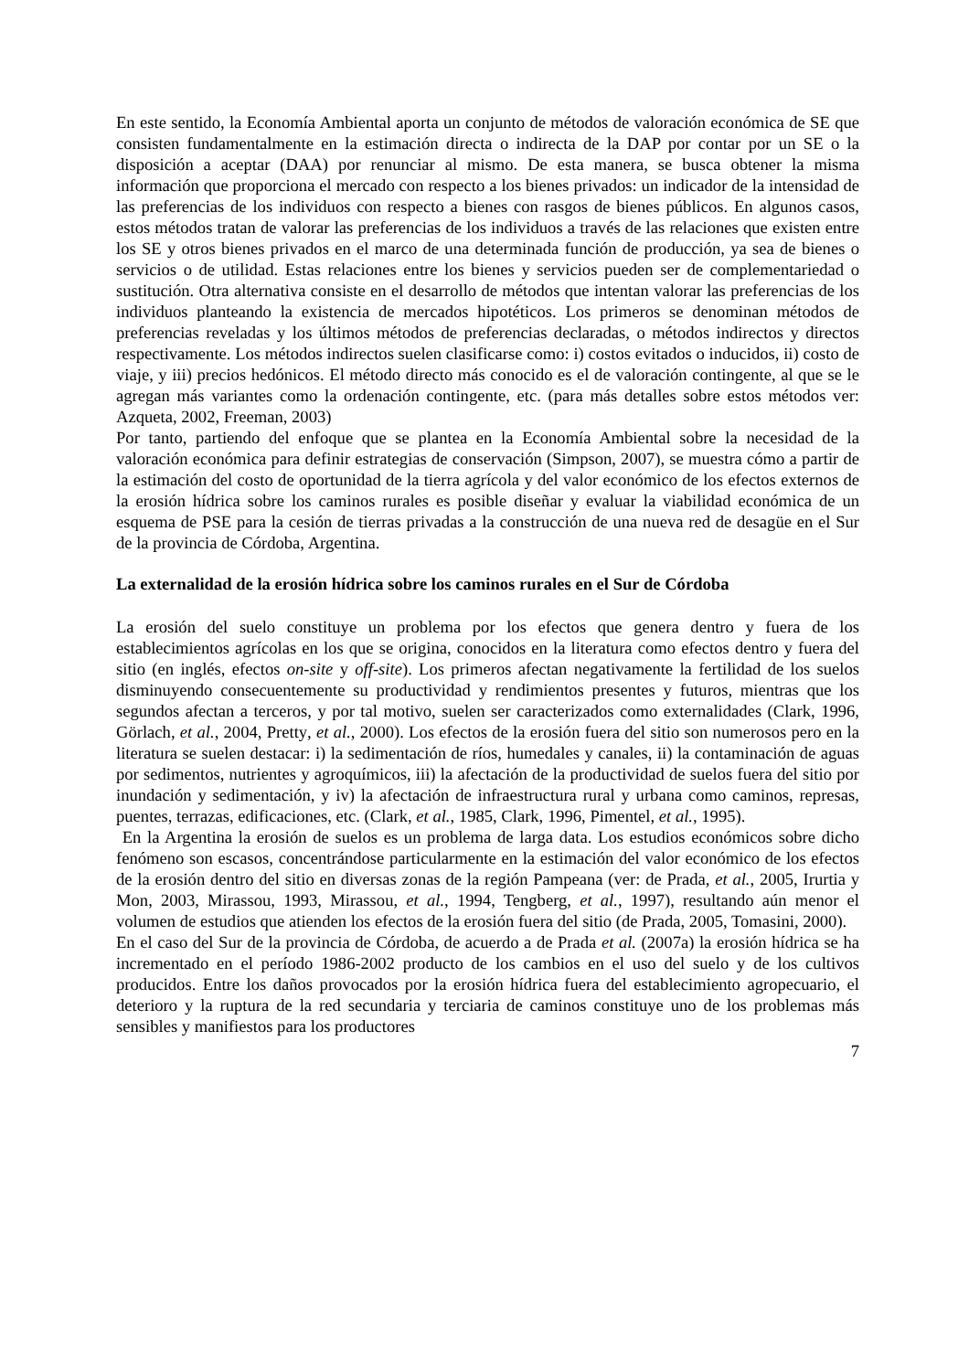En este sentido, la Economía Ambiental aporta un conjunto de métodos de valoración económica de SE que consisten fundamentalmente en la estimación directa o indirecta de la DAP por contar por un SE o la disposición a aceptar (DAA) por renunciar al mismo. De esta manera, se busca obtener la misma información que proporciona el mercado con respecto a los bienes privados: un indicador de la intensidad de las preferencias de los individuos con respecto a bienes con rasgos de bienes públicos. En algunos casos, estos métodos tratan de valorar las preferencias de los individuos a través de las relaciones que existen entre los SE y otros bienes privados en el marco de una determinada función de producción, ya sea de bienes o servicios o de utilidad. Estas relaciones entre los bienes y servicios pueden ser de complementariedad o sustitución. Otra alternativa consiste en el desarrollo de métodos que intentan valorar las preferencias de los individuos planteando la existencia de mercados hipotéticos. Los primeros se denominan métodos de preferencias reveladas y los últimos métodos de preferencias declaradas, o métodos indirectos y directos respectivamente. Los métodos indirectos suelen clasificarse como: i) costos evitados o inducidos, ii) costo de viaje, y iii) precios hedónicos. El método directo más conocido es el de valoración contingente, al que se le agregan más variantes como la ordenación contingente, etc. (para más detalles sobre estos métodos ver: Azqueta, 2002, Freeman, 2003)
Por tanto, partiendo del enfoque que se plantea en la Economía Ambiental sobre la necesidad de la valoración económica para definir estrategias de conservación (Simpson, 2007), se muestra cómo a partir de la estimación del costo de oportunidad de la tierra agrícola y del valor económico de los efectos externos de la erosión hídrica sobre los caminos rurales es posible diseñar y evaluar la viabilidad económica de un esquema de PSE para la cesión de tierras privadas a la construcción de una nueva red de desagüe en el Sur de la provincia de Córdoba, Argentina.
La externalidad de la erosión hídrica sobre los caminos rurales en el Sur de Córdoba
La erosión del suelo constituye un problema por los efectos que genera dentro y fuera de los establecimientos agrícolas en los que se origina, conocidos en la literatura como efectos dentro y fuera del sitio (en inglés, efectos on-site y off-site). Los primeros afectan negativamente la fertilidad de los suelos disminuyendo consecuentemente su productividad y rendimientos presentes y futuros, mientras que los segundos afectan a terceros, y por tal motivo, suelen ser caracterizados como externalidades (Clark, 1996, Görlach, et al., 2004, Pretty, et al., 2000). Los efectos de la erosión fuera del sitio son numerosos pero en la literatura se suelen destacar: i) la sedimentación de ríos, humedales y canales, ii) la contaminación de aguas por sedimentos, nutrientes y agroquímicos, iii) la afectación de la productividad de suelos fuera del sitio por inundación y sedimentación, y iv) la afectación de infraestructura rural y urbana como caminos, represas, puentes, terrazas, edificaciones, etc. (Clark, et al., 1985, Clark, 1996, Pimentel, et al., 1995).
En la Argentina la erosión de suelos es un problema de larga data. Los estudios económicos sobre dicho fenómeno son escasos, concentrándose particularmente en la estimación del valor económico de los efectos de la erosión dentro del sitio en diversas zonas de la región Pampeana (ver: de Prada, et al., 2005, Irurtia y Mon, 2003, Mirassou, 1993, Mirassou, et al., 1994, Tengberg, et al., 1997), resultando aún menor el volumen de estudios que atienden los efectos de la erosión fuera del sitio (de Prada, 2005, Tomasini, 2000).
En el caso del Sur de la provincia de Córdoba, de acuerdo a de Prada et al. (2007a) la erosión hídrica se ha incrementado en el período 1986-2002 producto de los cambios en el uso del suelo y de los cultivos producidos. Entre los daños provocados por la erosión hídrica fuera del establecimiento agropecuario, el deterioro y la ruptura de la red secundaria y terciaria de caminos constituye uno de los problemas más sensibles y manifiestos para los productores
7